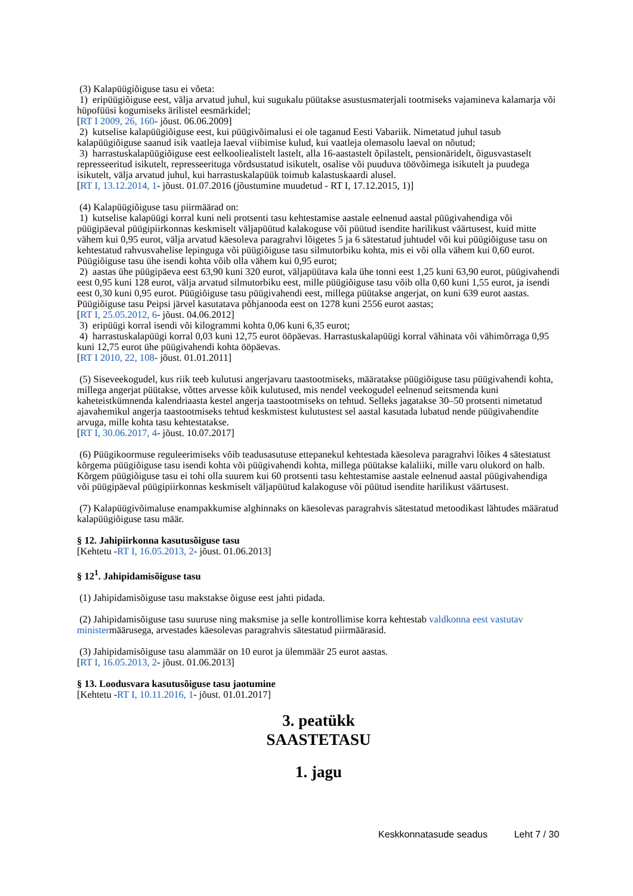(3) Kalapüügiõiguse tasu ei võeta:
1) eripüügiõiguse eest, välja arvatud juhul, kui sugukalu püütakse asustusmaterjali tootmiseks vajamineva kalamarja või hüpofüüsi kogumiseks ärilistel eesmärkidel;
[RT I 2009, 26, 160- jõust. 06.06.2009]
2) kutselise kalapüügiõiguse eest, kui püügivõimalusi ei ole taganud Eesti Vabariik. Nimetatud juhul tasub kalapüügiõiguse saanud isik vaatleja laeval viibimise kulud, kui vaatleja olemasolu laeval on nõutud;
3) harrastuskalapüügiõiguse eest eelkooliealistelt lastelt, alla 16-aastastelt õpilastelt, pensionäridelt, õigusvastaselt represseeritud isikutelt, represseerituga võrdsustatud isikutelt, osalise või puuduva töövõimega isikutelt ja puudega isikutelt, välja arvatud juhul, kui harrastuskalapüük toimub kalastuskaardi alusel.
[RT I, 13.12.2014, 1- jõust. 01.07.2016 (jõustumine muudetud - RT I, 17.12.2015, 1)]
(4) Kalapüügiõiguse tasu piirmäärad on:
1) kutselise kalapüügi korral kuni neli protsenti tasu kehtestamise aastale eelnenud aastal püügivahendiga või püügipäeval püügipiirkonnas keskmiselt väljapüütud kalakoguse või püütud isendite harilikust väärtusest, kuid mitte vähem kui 0,95 eurot, välja arvatud käesoleva paragrahvi lõigetes 5 ja 6 sätestatud juhtudel või kui püügiõiguse tasu on kehtestatud rahvusvahelise lepinguga või püügiõiguse tasu silmutorbiku kohta, mis ei või olla vähem kui 0,60 eurot. Püügiõiguse tasu ühe isendi kohta võib olla vähem kui 0,95 eurot;
2) aastas ühe püügipäeva eest 63,90 kuni 320 eurot, väljapüütava kala ühe tonni eest 1,25 kuni 63,90 eurot, püügivahendi eest 0,95 kuni 128 eurot, välja arvatud silmutorbiku eest, mille püügiõiguse tasu võib olla 0,60 kuni 1,55 eurot, ja isendi eest 0,30 kuni 0,95 eurot. Püügiõiguse tasu püügivahendi eest, millega püütakse angerjat, on kuni 639 eurot aastas. Püügiõiguse tasu Peipsi järvel kasutatava põhjanooda eest on 1278 kuni 2556 eurot aastas;
[RT I, 25.05.2012, 6- jõust. 04.06.2012]
3) eripüügi korral isendi või kilogrammi kohta 0,06 kuni 6,35 eurot;
4) harrastuskalapüügi korral 0,03 kuni 12,75 eurot ööpäevas. Harrastuskalapüügi korral vähinata või vähimõrraga 0,95 kuni 12,75 eurot ühe püügivahendi kohta ööpäevas.
[RT I 2010, 22, 108- jõust. 01.01.2011]
(5) Siseveekogudel, kus riik teeb kulutusi angerjavaru taastootmiseks, määratakse püügiõiguse tasu püügivahendi kohta, millega angerjat püütakse, võttes arvesse kõik kulutused, mis nendel veekogudel eelnenud seitsmenda kuni kaheteistkümnenda kalendriaasta kestel angerja taastootmiseks on tehtud. Selleks jagatakse 30–50 protsenti nimetatud ajavahemikul angerja taastootmiseks tehtud keskmistest kulutustest sel aastal kasutada lubatud nende püügivahendite arvuga, mille kohta tasu kehtestatakse.
[RT I, 30.06.2017, 4- jõust. 10.07.2017]
(6) Püügikoormuse reguleerimiseks võib teadusasutuse ettepanekul kehtestada käesoleva paragrahvi lõikes 4 sätestatust kõrgema püügiõiguse tasu isendi kohta või püügivahendi kohta, millega püütakse kalaliiki, mille varu olukord on halb. Kõrgem püügiõiguse tasu ei tohi olla suurem kui 60 protsenti tasu kehtestamise aastale eelnenud aastal püügivahendiga või püügipäeval püügipiirkonnas keskmiselt väljapüütud kalakoguse või püütud isendite harilikust väärtusest.
(7) Kalapüügivõimaluse enampakkumise alghinnaks on käesolevas paragrahvis sätestatud metoodikast lähtudes määratud kalapüügiõiguse tasu määr.
§ 12. Jahipiirkonna kasutusõiguse tasu
[Kehtetu -RT I, 16.05.2013, 2- jõust. 01.06.2013]
§ 12<sup>1</sup>. Jahipidamisõiguse tasu
(1) Jahipidamisõiguse tasu makstakse õiguse eest jahti pidada.
(2) Jahipidamisõiguse tasu suuruse ning maksmise ja selle kontrollimise korra kehtestab valdkonna eest vastutav ministermäärusega, arvestades käesolevas paragrahvis sätestatud piirmäärasid.
(3) Jahipidamisõiguse tasu alammäär on 10 eurot ja ülemmäär 25 eurot aastas.
[RT I, 16.05.2013, 2- jõust. 01.06.2013]
§ 13. Loodusvara kasutusõiguse tasu jaotumine
[Kehtetu -RT I, 10.11.2016, 1- jõust. 01.01.2017]
3. peatükk
SAASTETASU
1. jagu
Keskkonnatasude seadus Leht 7 / 30